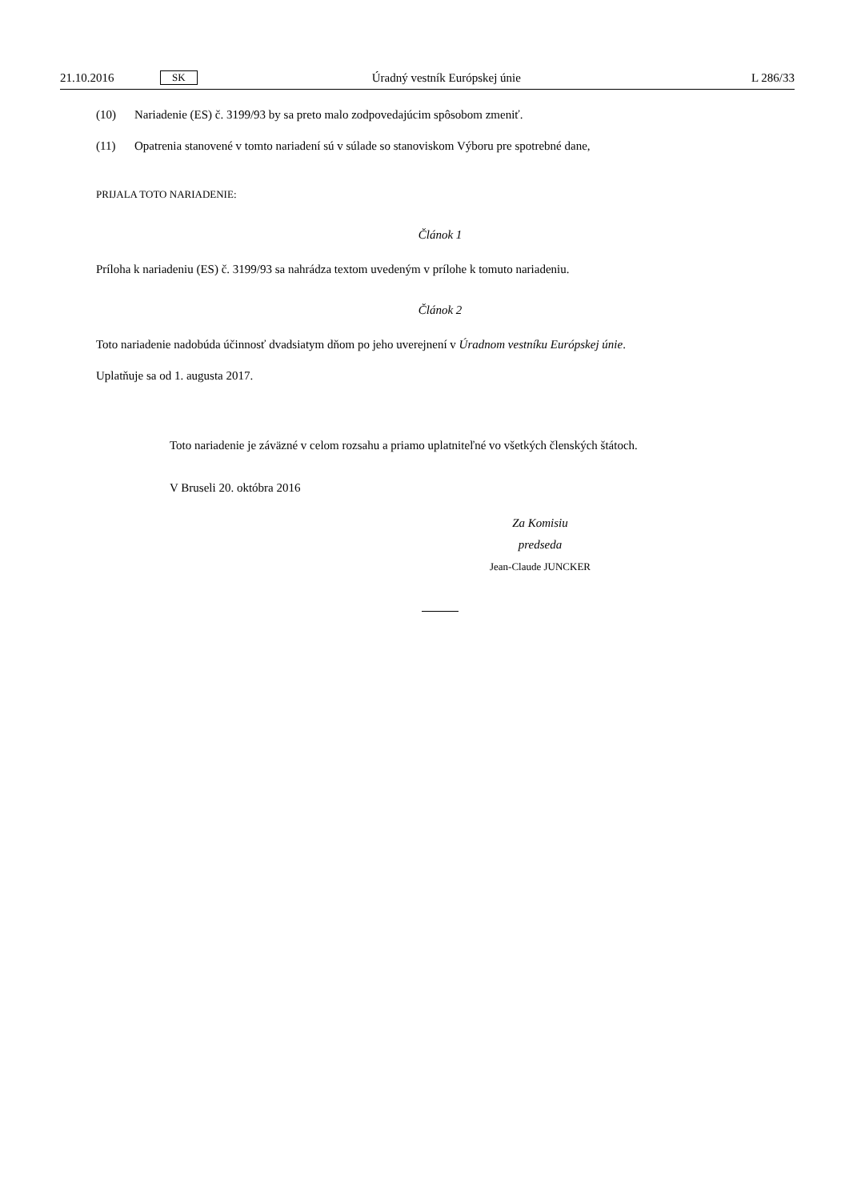21.10.2016 SK Úradný vestník Európskej únie L 286/33
(10) Nariadenie (ES) č. 3199/93 by sa preto malo zodpovedajúcim spôsobom zmeniť.
(11) Opatrenia stanovené v tomto nariadení sú v súlade so stanoviskom Výboru pre spotrebné dane,
PRIJALA TOTO NARIADENIE:
Článok 1
Príloha k nariadeniu (ES) č. 3199/93 sa nahrádza textom uvedeným v prílohe k tomuto nariadeniu.
Článok 2
Toto nariadenie nadobúda účinnosť dvadsiatym dňom po jeho uverejnení v Úradnom vestníku Európskej únie.
Uplatňuje sa od 1. augusta 2017.
Toto nariadenie je záväzné v celom rozsahu a priamo uplatniteľné vo všetkých členských štátoch.
V Bruseli 20. októbra 2016
Za Komisiu
predseda
Jean-Claude JUNCKER